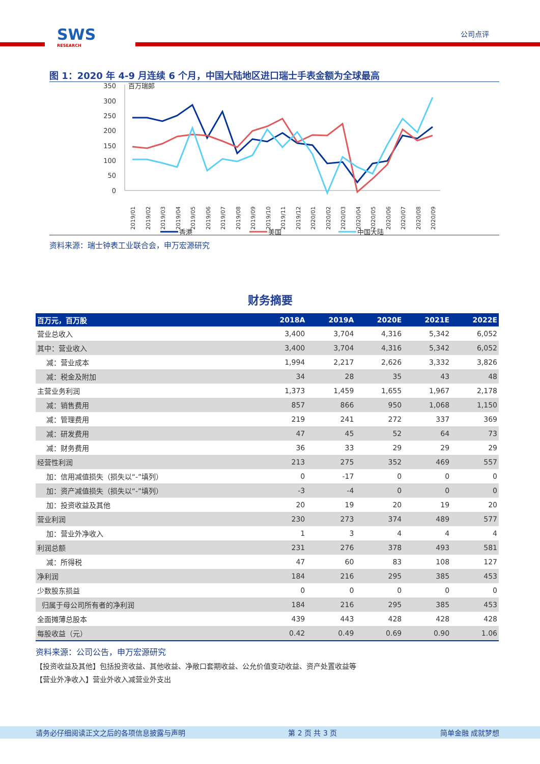SWS
RESEARCH
公司点评
图 1：2020 年 4-9 月连续 6 个月，中国大陆地区进口瑞士手表金额为全球最高
350
300
250
200
150
100
50
0
百万瑞郎
2019/01
2019/02
2019/03
2019/04
2019/05
2019/06
2019/07
2019/08
2019/09
2019/10
2019/11
2019/12
2020/01
2020/02
2020/03
2020/04
2020/05
2020/06
2020/07
2020/08
2020/09
香港
美国
中国大陆
资料来源：瑞士钟表工业联合会，申万宏源研究
财务摘要
| 百万元，百万股 | 2018A | 2019A | 2020E | 2021E | 2022E |
| --- | --- | --- | --- | --- | --- |
| 营业总收入 | 3,400 | 3,704 | 4,316 | 5,342 | 6,052 |
| 其中：营业收入 | 3,400 | 3,704 | 4,316 | 5,342 | 6,052 |
| 减：营业成本 | 1,994 | 2,217 | 2,626 | 3,332 | 3,826 |
| 减：税金及附加 | 34 | 28 | 35 | 43 | 48 |
| 主营业务利润 | 1,373 | 1,459 | 1,655 | 1,967 | 2,178 |
| 减：销售费用 | 857 | 866 | 950 | 1,068 | 1,150 |
| 减：管理费用 | 219 | 241 | 272 | 337 | 369 |
| 减：研发费用 | 47 | 45 | 52 | 64 | 73 |
| 减：财务费用 | 36 | 33 | 29 | 29 | 29 |
| 经营性利润 | 213 | 275 | 352 | 469 | 557 |
| 加：信用减值损失（损失以“-”填列） | 0 | -17 | 0 | 0 | 0 |
| 加：资产减值损失（损失以“-”填列） | -3 | -4 | 0 | 0 | 0 |
| 加：投资收益及其他 | 20 | 19 | 20 | 19 | 20 |
| 营业利润 | 230 | 273 | 374 | 489 | 577 |
| 加：营业外净收入 | 1 | 3 | 4 | 4 | 4 |
| 利润总额 | 231 | 276 | 378 | 493 | 581 |
| 减：所得税 | 47 | 60 | 83 | 108 | 127 |
| 净利润 | 184 | 216 | 295 | 385 | 453 |
| 少数股东损益 | 0 | 0 | 0 | 0 | 0 |
| 归属于母公司所有者的净利润 | 184 | 216 | 295 | 385 | 453 |
| 全面摊薄总股本 | 439 | 443 | 428 | 428 | 428 |
| 每股收益（元） | 0.42 | 0.49 | 0.69 | 0.90 | 1.06 |
资料来源：公司公告，申万宏源研究
【投资收益及其他】包括投资收益、其他收益、净敞口套期收益、公允价值变动收益、资产处置收益等
【营业外净收入】营业外收入减营业外支出
请务必仔细阅读正文之后的各项信息披露与声明 第 2 页 共 3 页 简单金融 成就梦想